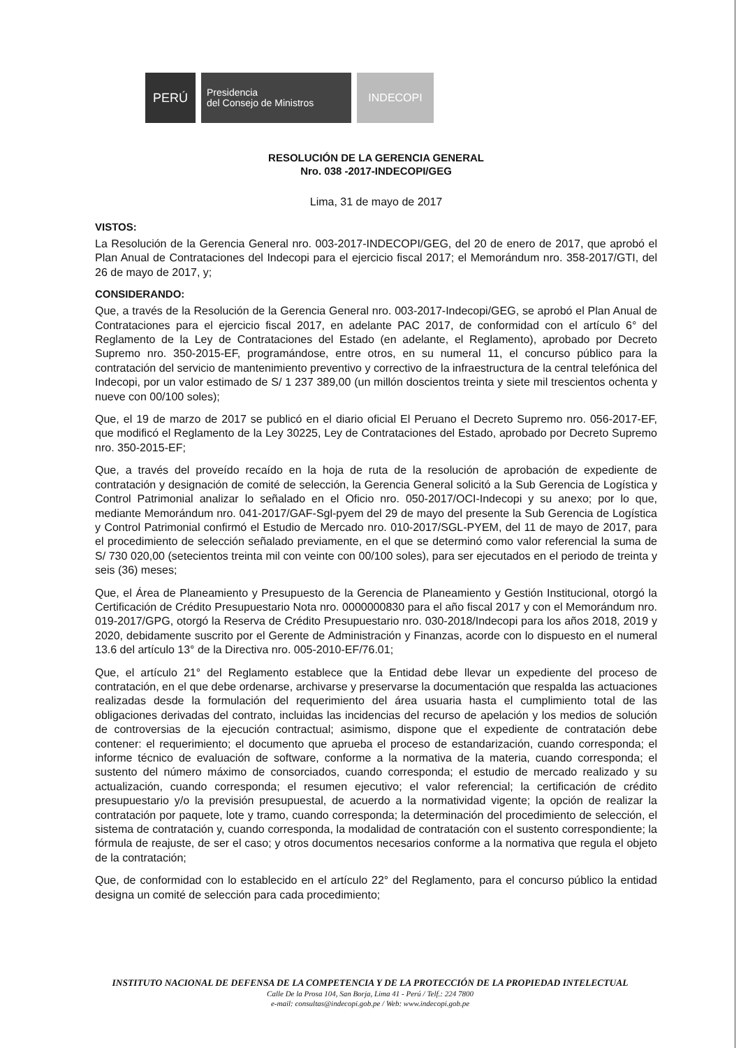PERÚ
Presidencia
del Consejo de Ministros
INDECOPI
RESOLUCIÓN DE LA GERENCIA GENERAL
Nro. 038 -2017-INDECOPI/GEG
Lima, 31 de mayo de 2017
VISTOS:
La Resolución de la Gerencia General nro. 003-2017-INDECOPI/GEG, del 20 de enero de 2017, que aprobó el Plan Anual de Contrataciones del Indecopi para el ejercicio fiscal 2017; el Memorándum nro. 358-2017/GTI, del 26 de mayo de 2017, y;
CONSIDERANDO:
Que, a través de la Resolución de la Gerencia General nro. 003-2017-Indecopi/GEG, se aprobó el Plan Anual de Contrataciones para el ejercicio fiscal 2017, en adelante PAC 2017, de conformidad con el artículo 6° del Reglamento de la Ley de Contrataciones del Estado (en adelante, el Reglamento), aprobado por Decreto Supremo nro. 350-2015-EF, programándose, entre otros, en su numeral 11, el concurso público para la contratación del servicio de mantenimiento preventivo y correctivo de la infraestructura de la central telefónica del Indecopi, por un valor estimado de S/ 1 237 389,00 (un millón doscientos treinta y siete mil trescientos ochenta y nueve con 00/100 soles);
Que, el 19 de marzo de 2017 se publicó en el diario oficial El Peruano el Decreto Supremo nro. 056-2017-EF, que modificó el Reglamento de la Ley 30225, Ley de Contrataciones del Estado, aprobado por Decreto Supremo nro. 350-2015-EF;
Que, a través del proveído recaído en la hoja de ruta de la resolución de aprobación de expediente de contratación y designación de comité de selección, la Gerencia General solicitó a la Sub Gerencia de Logística y Control Patrimonial analizar lo señalado en el Oficio nro. 050-2017/OCI-Indecopi y su anexo; por lo que, mediante Memorándum nro. 041-2017/GAF-Sgl-pyem del 29 de mayo del presente la Sub Gerencia de Logística y Control Patrimonial confirmó el Estudio de Mercado nro. 010-2017/SGL-PYEM, del 11 de mayo de 2017, para el procedimiento de selección señalado previamente, en el que se determinó como valor referencial la suma de S/ 730 020,00 (setecientos treinta mil con veinte con 00/100 soles), para ser ejecutados en el periodo de treinta y seis (36) meses;
Que, el Área de Planeamiento y Presupuesto de la Gerencia de Planeamiento y Gestión Institucional, otorgó la Certificación de Crédito Presupuestario Nota nro. 0000000830 para el año fiscal 2017 y con el Memorándum nro. 019-2017/GPG, otorgó la Reserva de Crédito Presupuestario nro. 030-2018/Indecopi para los años 2018, 2019 y 2020, debidamente suscrito por el Gerente de Administración y Finanzas, acorde con lo dispuesto en el numeral 13.6 del artículo 13° de la Directiva nro. 005-2010-EF/76.01;
Que, el artículo 21° del Reglamento establece que la Entidad debe llevar un expediente del proceso de contratación, en el que debe ordenarse, archivarse y preservarse la documentación que respalda las actuaciones realizadas desde la formulación del requerimiento del área usuaria hasta el cumplimiento total de las obligaciones derivadas del contrato, incluidas las incidencias del recurso de apelación y los medios de solución de controversias de la ejecución contractual; asimismo, dispone que el expediente de contratación debe contener: el requerimiento; el documento que aprueba el proceso de estandarización, cuando corresponda; el informe técnico de evaluación de software, conforme a la normativa de la materia, cuando corresponda; el sustento del número máximo de consorciados, cuando corresponda; el estudio de mercado realizado y su actualización, cuando corresponda; el resumen ejecutivo; el valor referencial; la certificación de crédito presupuestario y/o la previsión presupuestal, de acuerdo a la normatividad vigente; la opción de realizar la contratación por paquete, lote y tramo, cuando corresponda; la determinación del procedimiento de selección, el sistema de contratación y, cuando corresponda, la modalidad de contratación con el sustento correspondiente; la fórmula de reajuste, de ser el caso; y otros documentos necesarios conforme a la normativa que regula el objeto de la contratación;
Que, de conformidad con lo establecido en el artículo 22° del Reglamento, para el concurso público la entidad designa un comité de selección para cada procedimiento;
INSTITUTO NACIONAL DE DEFENSA DE LA COMPETENCIA Y DE LA PROTECCIÓN DE LA PROPIEDAD INTELECTUAL
Calle De la Prosa 104, San Borja, Lima 41 - Perú / Telf.: 224 7800
e-mail: consultas@indecopi.gob.pe / Web: www.indecopi.gob.pe